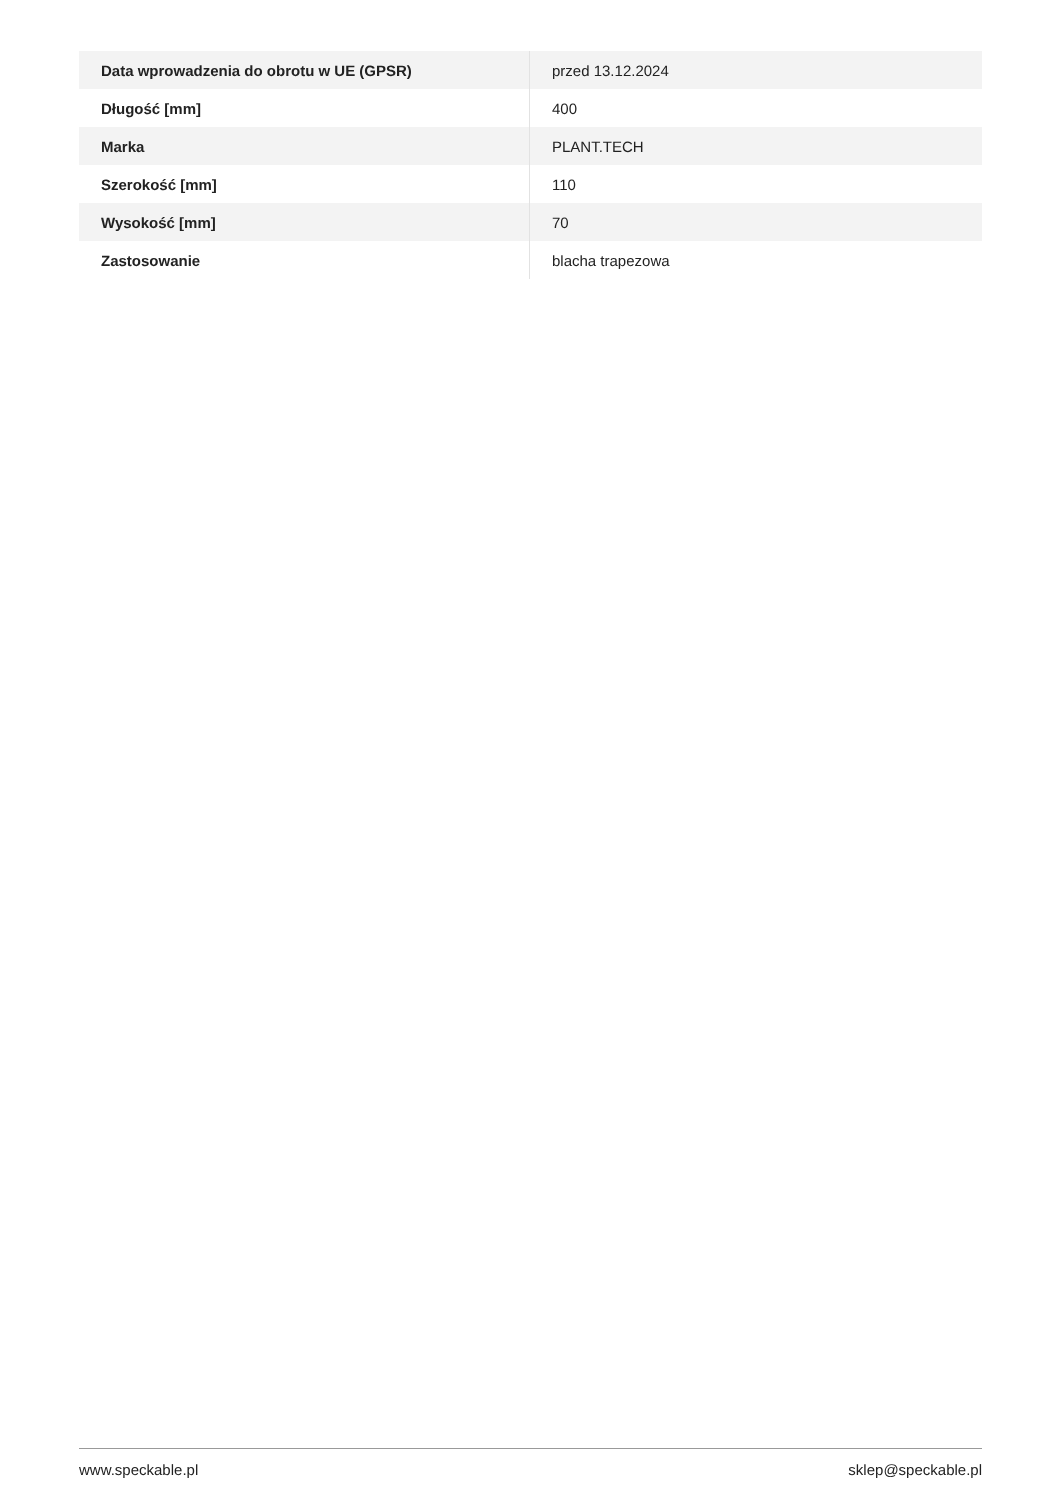| Data wprowadzenia do obrotu w UE (GPSR) | przed 13.12.2024 |
| Długość [mm] | 400 |
| Marka | PLANT.TECH |
| Szerokość [mm] | 110 |
| Wysokość [mm] | 70 |
| Zastosowanie | blacha trapezowa |
www.speckable.pl sklep@speckable.pl